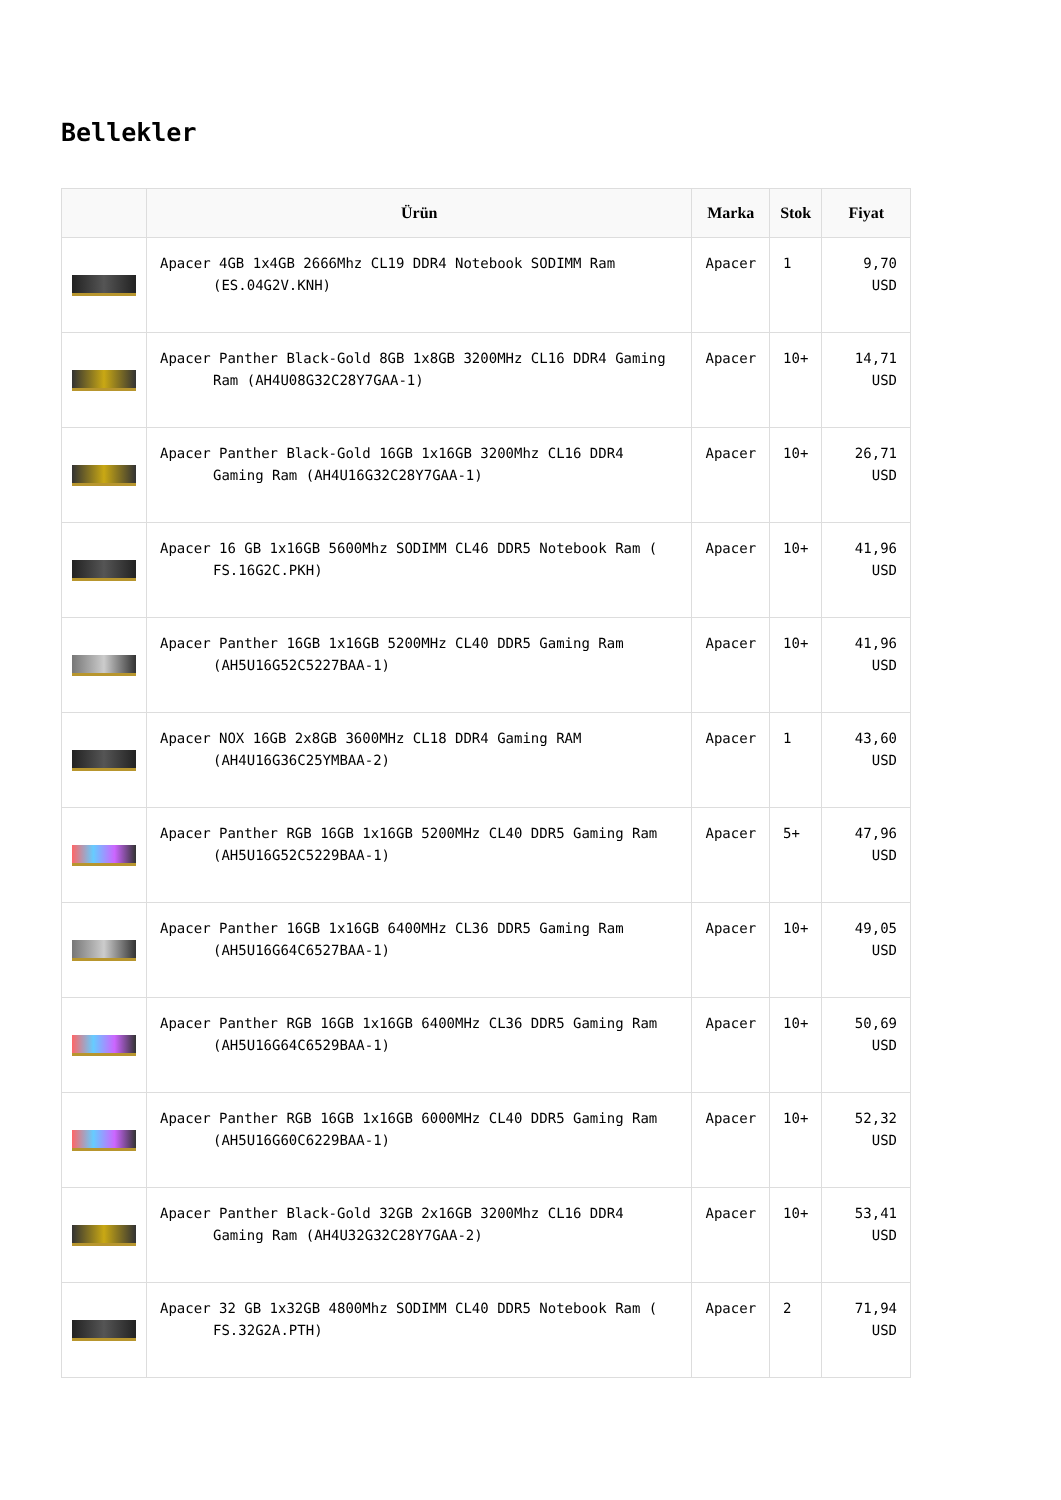Bellekler
| | Ürün | Marka | Stok | Fiyat |
| --- | --- | --- | --- | --- |
| | Apacer 4GB 1x4GB 2666Mhz CL19 DDR4 Notebook SODIMM Ram (ES.04G2V.KNH) | Apacer | 1 | 9,70 USD |
| | Apacer Panther Black-Gold 8GB 1x8GB 3200MHz CL16 DDR4 Gaming Ram (AH4U08G32C28Y7GAA-1) | Apacer | 10+ | 14,71 USD |
| | Apacer Panther Black-Gold 16GB 1x16GB 3200Mhz CL16 DDR4 Gaming Ram (AH4U16G32C28Y7GAA-1) | Apacer | 10+ | 26,71 USD |
| | Apacer 16 GB 1x16GB 5600Mhz SODIMM CL46 DDR5 Notebook Ram ( FS.16G2C.PKH) | Apacer | 10+ | 41,96 USD |
| | Apacer Panther 16GB 1x16GB 5200MHz CL40 DDR5 Gaming Ram (AH5U16G52C5227BAA-1) | Apacer | 10+ | 41,96 USD |
| | Apacer NOX 16GB 2x8GB 3600MHz CL18 DDR4 Gaming RAM (AH4U16G36C25YMBAA-2) | Apacer | 1 | 43,60 USD |
| | Apacer Panther RGB 16GB 1x16GB 5200MHz CL40 DDR5 Gaming Ram (AH5U16G52C5229BAA-1) | Apacer | 5+ | 47,96 USD |
| | Apacer Panther 16GB 1x16GB 6400MHz CL36 DDR5 Gaming Ram (AH5U16G64C6527BAA-1) | Apacer | 10+ | 49,05 USD |
| | Apacer Panther RGB 16GB 1x16GB 6400MHz CL36 DDR5 Gaming Ram (AH5U16G64C6529BAA-1) | Apacer | 10+ | 50,69 USD |
| | Apacer Panther RGB 16GB 1x16GB 6000MHz CL40 DDR5 Gaming Ram (AH5U16G60C6229BAA-1) | Apacer | 10+ | 52,32 USD |
| | Apacer Panther Black-Gold 32GB 2x16GB 3200Mhz CL16 DDR4 Gaming Ram (AH4U32G32C28Y7GAA-2) | Apacer | 10+ | 53,41 USD |
| | Apacer 32 GB 1x32GB 4800Mhz SODIMM CL40 DDR5 Notebook Ram ( FS.32G2A.PTH) | Apacer | 2 | 71,94 USD |